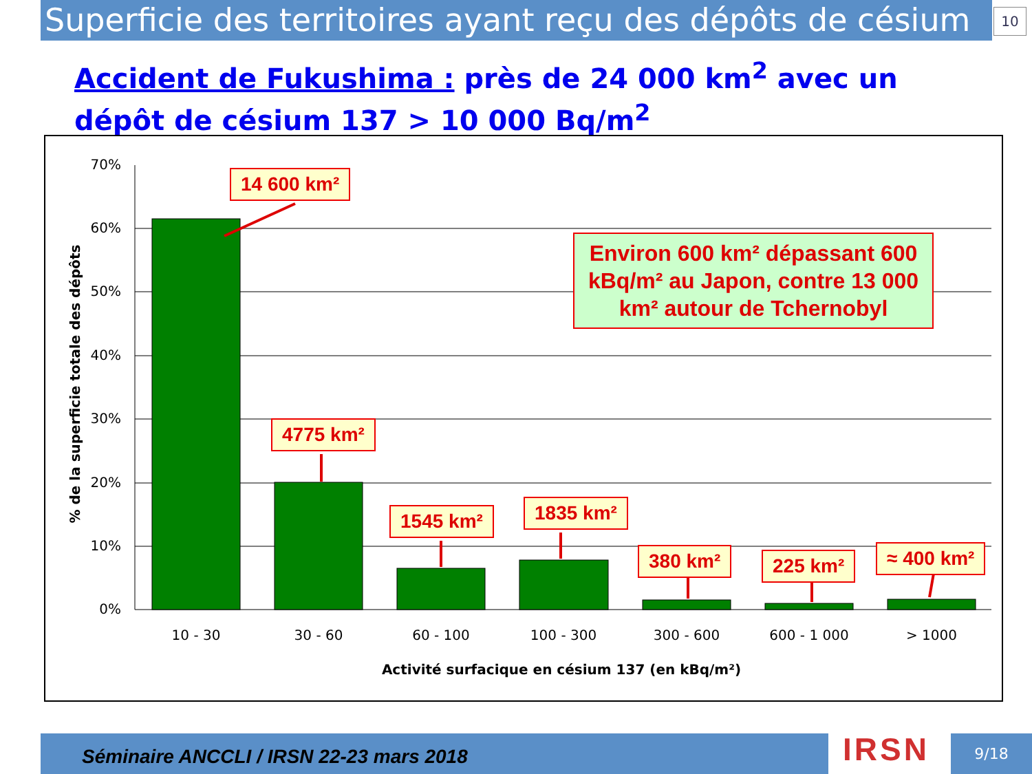Superficie des territoires ayant reçu des dépôts de césium 10
Accident de Fukushima : près de 24 000 km<sup>2</sup> avec un dépôt de césium 137 > 10 000 Bq/m<sup>2</sup>
70%
60%
50%
40%
30%
20%
10%
0%
10 - 30
30 - 60
60 - 100
100 - 300
300 - 600
600 - 1 000
> 1000
Activité surfacique en césium 137 (en kBq/m²)
% de la superficie totale des dépôts
14 600 km²
4775 km²
1545 km² 1835 km²
380 km² 225 km² ≈ 400 km²
Environ 600 km² dépassant 600 kBq/m² au Japon, contre 13 000 km² autour de Tchernobyl
Séminaire ANCCLI / IRSN 22-23 mars 2018 IRSN 9/18